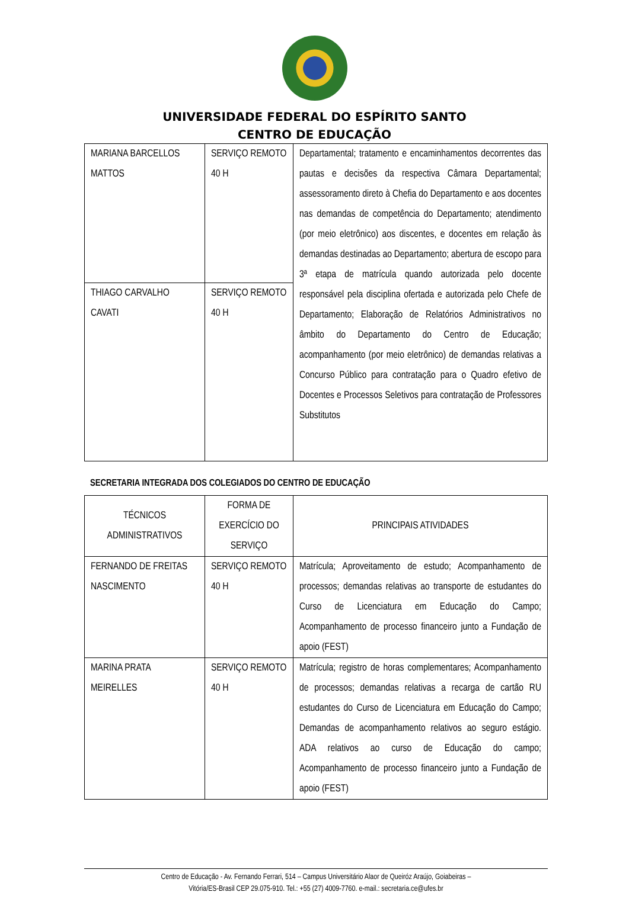UNIVERSIDADE FEDERAL DO ESPÍRITO SANTO
CENTRO DE EDUCAÇÃO
| MARIANA BARCELLOS MATTOS | SERVIÇO REMOTO 40 H | Departamental; tratamento e encaminhamentos decorrentes das pautas e decisões da respectiva Câmara Departamental; assessoramento direto à Chefia do Departamento e aos docentes nas demandas de competência do Departamento; atendimento (por meio eletrônico) aos discentes, e docentes em relação às demandas destinadas ao Departamento; abertura de escopo para 3ª etapa de matrícula quando autorizada pelo docente responsável pela disciplina ofertada e autorizada pelo Chefe de Departamento; Elaboração de Relatórios Administrativos no âmbito do Departamento do Centro de Educação; acompanhamento (por meio eletrônico) de demandas relativas a Concurso Público para contratação para o Quadro efetivo de Docentes e Processos Seletivos para contratação de Professores Substitutos |
| THIAGO CARVALHO CAVATI | SERVIÇO REMOTO 40 H | |
SECRETARIA INTEGRADA DOS COLEGIADOS DO CENTRO DE EDUCAÇÃO
| TÉCNICOS ADMINISTRATIVOS | FORMA DE EXERCÍCIO DO SERVIÇO | PRINCIPAIS ATIVIDADES |
| --- | --- | --- |
| FERNANDO DE FREITAS NASCIMENTO | SERVIÇO REMOTO 40 H | Matrícula; Aproveitamento de estudo; Acompanhamento de processos; demandas relativas ao transporte de estudantes do Curso de Licenciatura em Educação do Campo; Acompanhamento de processo financeiro junto a Fundação de apoio (FEST) |
| MARINA PRATA MEIRELLES | SERVIÇO REMOTO 40 H | Matrícula; registro de horas complementares; Acompanhamento de processos; demandas relativas a recarga de cartão RU estudantes do Curso de Licenciatura em Educação do Campo; Demandas de acompanhamento relativos ao seguro estágio. ADA relativos ao curso de Educação do campo; Acompanhamento de processo financeiro junto a Fundação de apoio (FEST) |
Centro de Educação - Av. Fernando Ferrari, 514 – Campus Universitário Alaor de Queiróz Araújo, Goiabeiras –
Vitória/ES-Brasil CEP 29.075-910. Tel.: +55 (27) 4009-7760. e-mail.: secretaria.ce@ufes.br